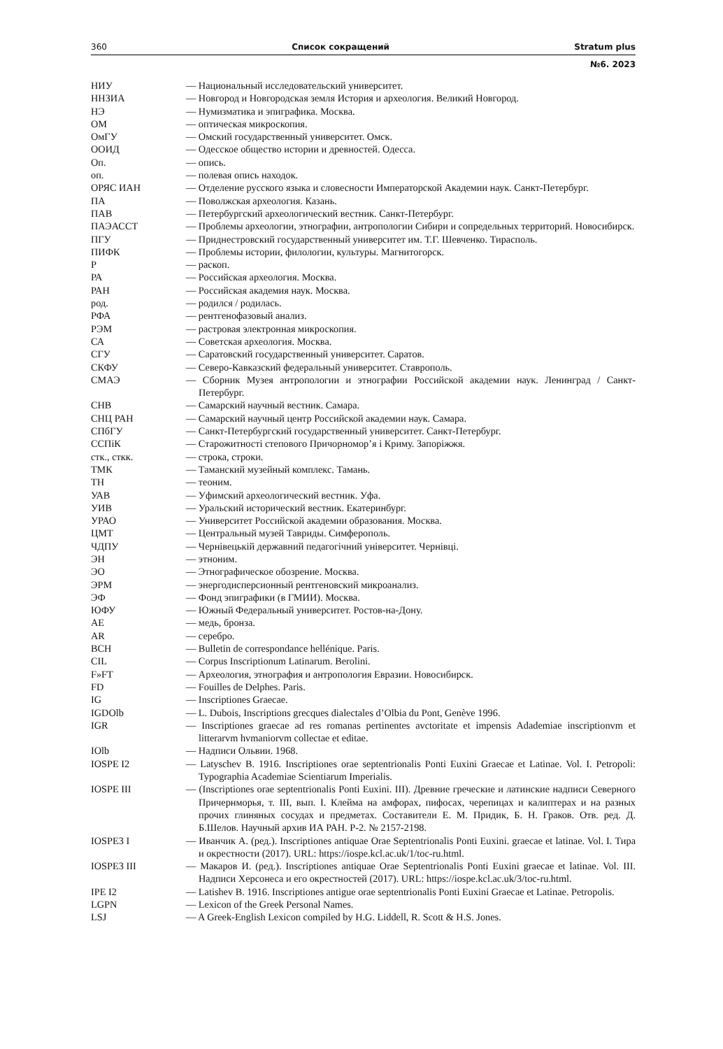360 Список сокращений Stratum plus
№6. 2023
НИУ — Национальный исследовательский университет.
ННЗИА — Новгород и Новгородская земля История и археология. Великий Новгород.
НЭ — Нумизматика и эпиграфика. Москва.
ОМ — оптическая микроскопия.
ОмГУ — Омский государственный университет. Омск.
ООИД — Одесское общество истории и древностей. Одесса.
Оп. — опись.
оп. — полевая опись находок.
ОРЯС ИАН — Отделение русского языка и словесности Императорской Академии наук. Санкт-Петербург.
ПА — Поволжская археология. Казань.
ПАВ — Петербургский археологический вестник. Санкт-Петербург.
ПАЭАССТ — Проблемы археологии, этнографии, антропологии Сибири и сопредельных территорий. Новосибирск.
ПГУ — Приднестровский государственный университет им. Т.Г. Шевченко. Тирасполь.
ПИФК — Проблемы истории, филологии, культуры. Магнитогорск.
Р — раскоп.
РА — Российская археология. Москва.
РАН — Российская академия наук. Москва.
род. — родился / родилась.
РФА — рентгенофазовый анализ.
РЭМ — растровая электронная микроскопия.
СА — Советская археология. Москва.
СГУ — Саратовский государственный университет. Саратов.
СКФУ — Северо-Кавказский федеральный университет. Ставрополь.
СМАЭ — Сборник Музея антропологии и этнографии Российской академии наук. Ленинград / Санкт-Петербург.
СНВ — Самарский научный вестник. Самара.
СНЦ РАН — Самарский научный центр Российской академии наук. Самара.
СПбГУ — Санкт-Петербургский государственный университет. Санкт-Петербург.
ССПіК — Старожитності степового Причорномор’я і Криму. Запоріжжя.
стк., сткк. — строка, строки.
ТМК — Таманский музейный комплекс. Тамань.
ТН — теоним.
УАВ — Уфимский археологический вестник. Уфа.
УИВ — Уральский исторический вестник. Екатеринбург.
УРАО — Университет Российской академии образования. Москва.
ЦМТ — Центральный музей Тавриды. Симферополь.
ЧДПУ — Чернівецькій державний педагогічний університет. Чернівці.
ЭН — этноним.
ЭО — Этнографическое обозрение. Москва.
ЭРМ — энергодисперсионный рентгеновский микроанализ.
ЭФ — Фонд эпиграфики (в ГМИИ). Москва.
ЮФУ — Южный Федеральный университет. Ростов-на-Дону.
AE — медь, бронза.
AR — серебро.
BCH — Bulletin de correspondance hellénique. Paris.
CIL — Corpus Inscriptionum Latinarum. Berolini.
F»FT — Археология, этнография и антропология Евразии. Новосибирск.
FD — Fouilles de Delphes. Paris.
IG — Inscriptiones Graecae.
IGDOlb — L. Dubois, Inscriptions grecques dialectales d’Olbia du Pont, Genève 1996.
IGR — Inscriptiones graecae ad res romanas pertinentes avctoritate et impensis Adademiae inscriptionvm et litterarvm hvmaniorvm collectae et editae.
IOlb — Надписи Ольвии. 1968.
IOSPE I2 — Latyschev B. 1916. Inscriptiones orae septentrionalis Ponti Euxini Graecae et Latinae. Vol. I. Petropoli: Typographia Academiae Scientiarum Imperialis.
IOSPE III — (Inscriptiones orae septentrionalis Ponti Euxini. III). Древние греческие и латинские надписи Северного Причернморья, т. III, вып. I. Клейма на амфорах, пифосах, черепицах и калиптерах и на разных прочих глиняных сосудах и предметах. Составители Е. М. Придик, Б. Н. Граков. Отв. ред. Д. Б.Шелов. Научный архив ИА РАН. Р-2. № 2157-2198.
IOSPE3 I — Иванчик А. (ред.). Inscriptiones antiquae Orae Septentrionalis Ponti Euxini. graecae et latinae. Vol. I. Тира и окрестности (2017). URL: https://iospe.kcl.ac.uk/1/toc-ru.html.
IOSPE3 III — Макаров И. (ред.). Inscriptiones antiquae Orae Septentrionalis Ponti Euxini graecae et latinae. Vol. III. Надписи Херсонеса и его окрестностей (2017). URL: https://iospe.kcl.ac.uk/3/toc-ru.html.
IPE I2 — Latishev B. 1916. Inscriptiones antigue orae septentrionalis Ponti Euxini Graecae et Latinae. Petropolis.
LGPN — Lexicon of the Greek Personal Names.
LSJ — A Greek-English Lexicon compiled by H.G. Liddell, R. Scott & H.S. Jones.